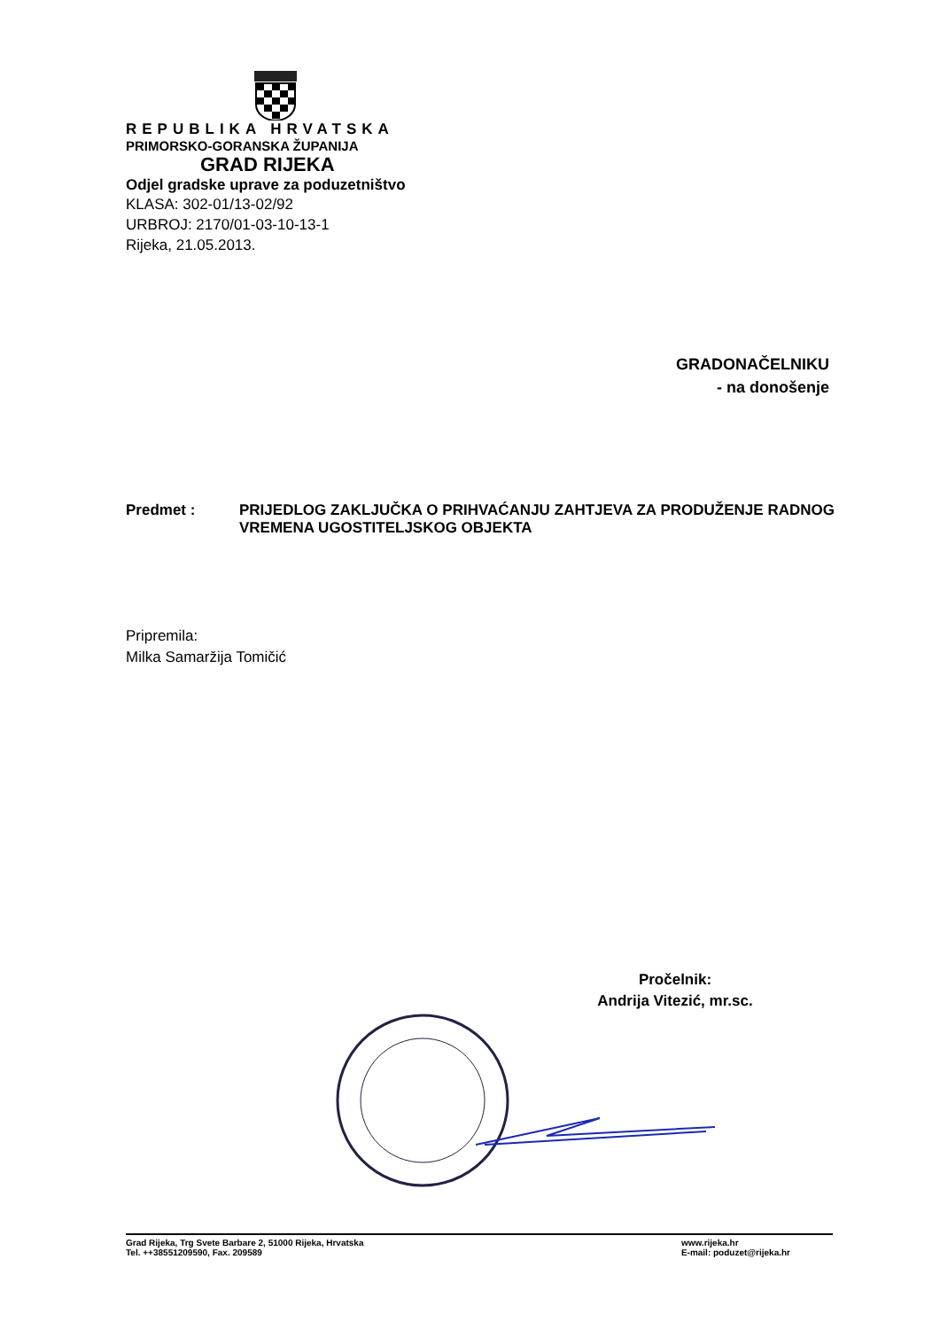REPUBLIKA HRVATSKA
PRIMORSKO-GORANSKA ŽUPANIJA
GRAD RIJEKA
Odjel gradske uprave za poduzetništvo
KLASA: 302-01/13-02/92
URBROJ: 2170/01-03-10-13-1
Rijeka, 21.05.2013.
GRADONAČELNIKU
- na donošenje
Predmet : PRIJEDLOG ZAKLJUČKA O PRIHVAĆANJU ZAHTJEVA ZA PRODUŽENJE RADNOG VREMENA UGOSTITELJSKOG OBJEKTA
Pripremila:
Milka Samaržija Tomičić
Pročelnik:
Andrija Vitezić, mr.sc.
Grad Rijeka, Trg Svete Barbare 2, 51000 Rijeka, Hrvatska
Tel. ++38551209590, Fax. 209589
www.rijeka.hr
E-mail: poduzet@rijeka.hr